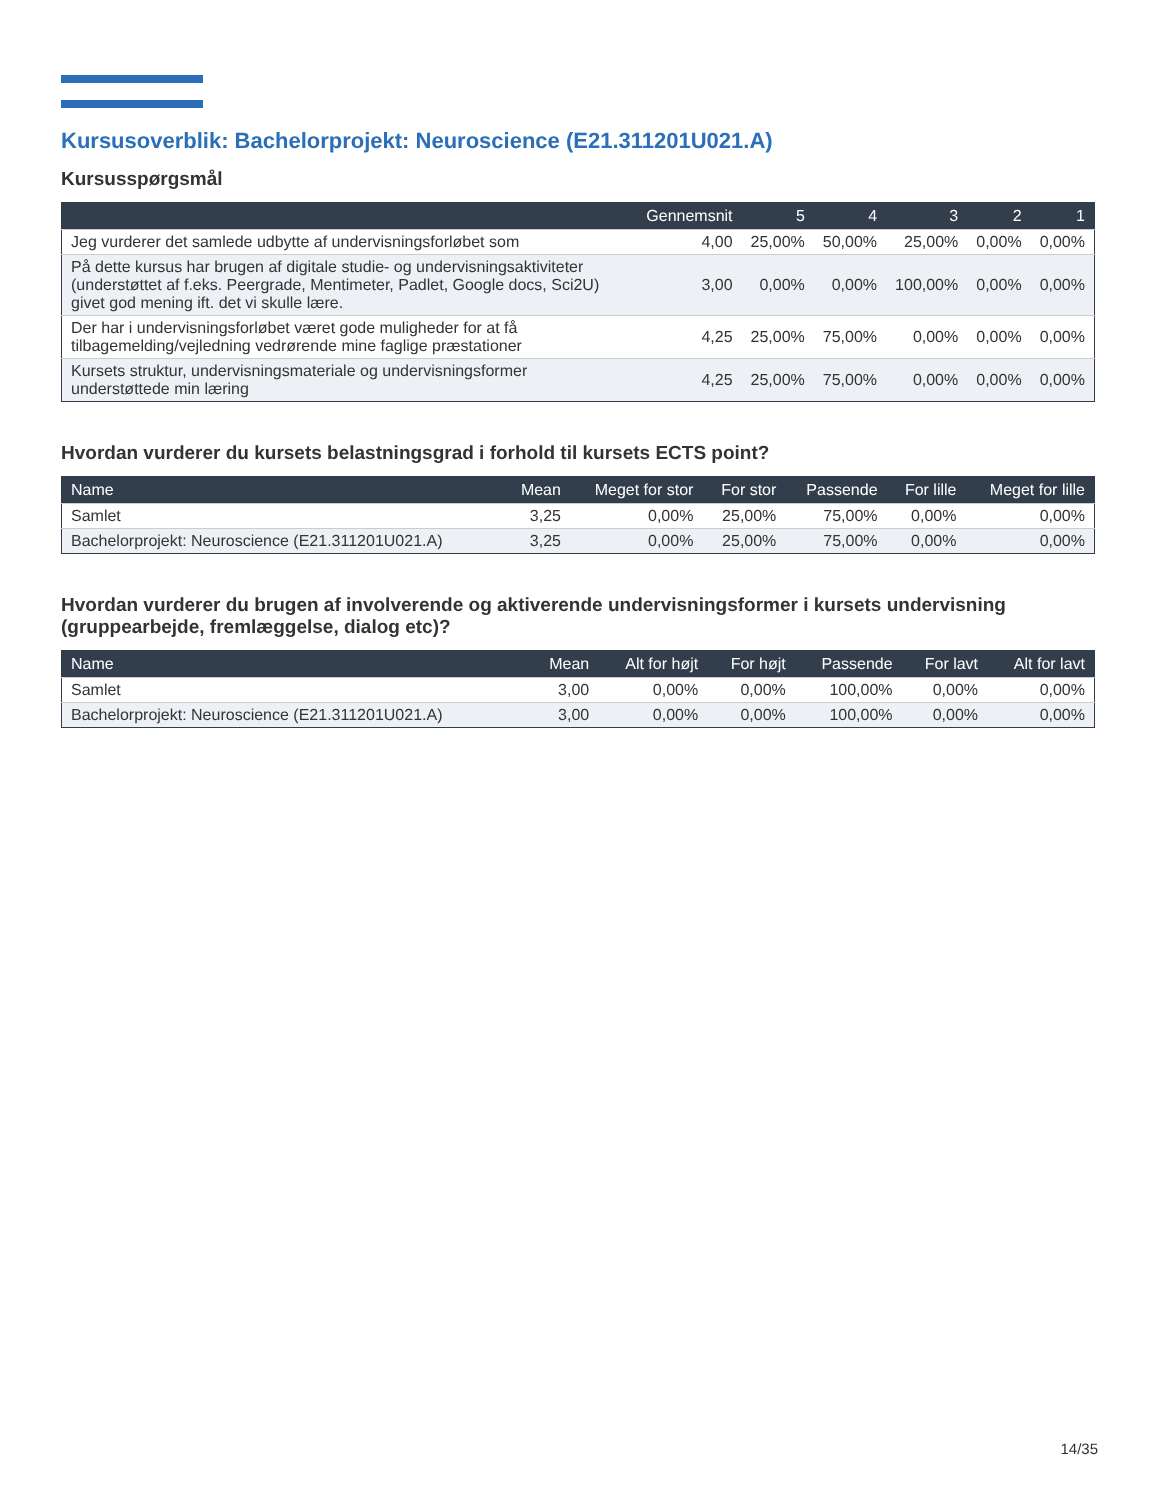Kursusoverblik: Bachelorprojekt: Neuroscience (E21.311201U021.A)
Kursusspørgsmål
| | Gennemsnit | 5 | 4 | 3 | 2 | 1 |
| --- | --- | --- | --- | --- | --- | --- |
| Jeg vurderer det samlede udbytte af undervisningsforløbet som | 4,00 | 25,00% | 50,00% | 25,00% | 0,00% | 0,00% |
| På dette kursus har brugen af digitale studie- og undervisningsaktiviteter (understøttet af f.eks. Peergrade, Mentimeter, Padlet, Google docs, Sci2U) givet god mening ift. det vi skulle lære. | 3,00 | 0,00% | 0,00% | 100,00% | 0,00% | 0,00% |
| Der har i undervisningsforløbet været gode muligheder for at få tilbagemelding/vejledning vedrørende mine faglige præstationer | 4,25 | 25,00% | 75,00% | 0,00% | 0,00% | 0,00% |
| Kursets struktur, undervisningsmateriale og undervisningsformer understøttede min læring | 4,25 | 25,00% | 75,00% | 0,00% | 0,00% | 0,00% |
Hvordan vurderer du kursets belastningsgrad i forhold til kursets ECTS point?
| Name | Mean | Meget for stor | For stor | Passende | For lille | Meget for lille |
| --- | --- | --- | --- | --- | --- | --- |
| Samlet | 3,25 | 0,00% | 25,00% | 75,00% | 0,00% | 0,00% |
| Bachelorprojekt: Neuroscience (E21.311201U021.A) | 3,25 | 0,00% | 25,00% | 75,00% | 0,00% | 0,00% |
Hvordan vurderer du brugen af involverende og aktiverende undervisningsformer i kursets undervisning (gruppearbejde, fremlæggelse, dialog etc)?
| Name | Mean | Alt for højt | For højt | Passende | For lavt | Alt for lavt |
| --- | --- | --- | --- | --- | --- | --- |
| Samlet | 3,00 | 0,00% | 0,00% | 100,00% | 0,00% | 0,00% |
| Bachelorprojekt: Neuroscience (E21.311201U021.A) | 3,00 | 0,00% | 0,00% | 100,00% | 0,00% | 0,00% |
14/35